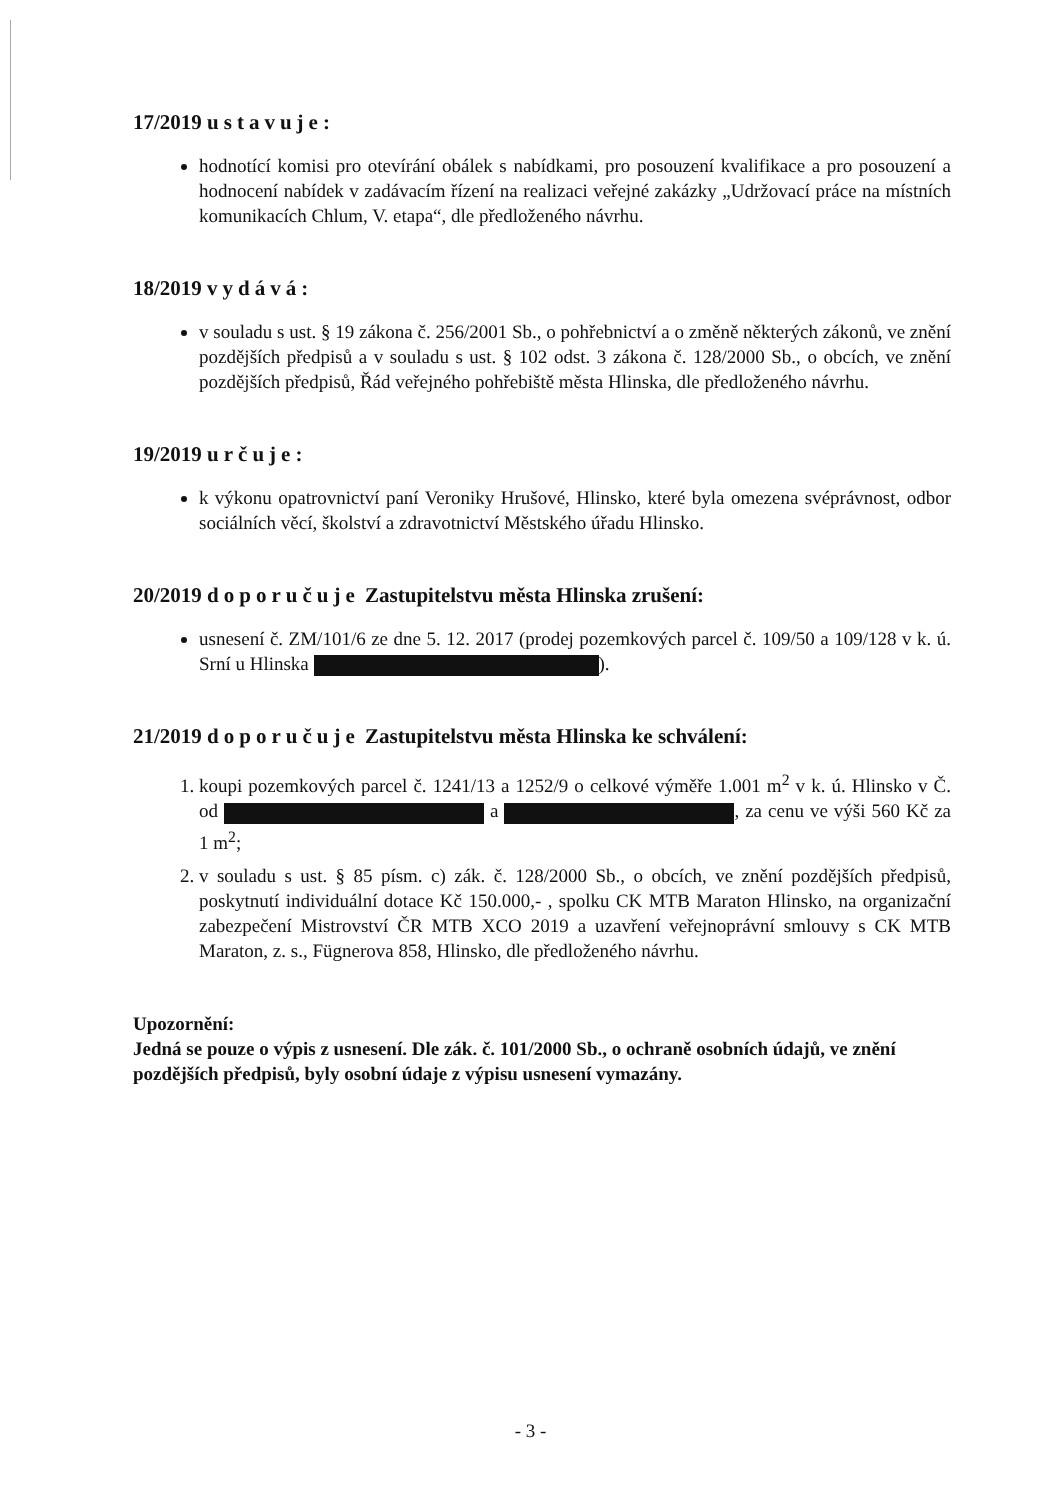17/2019 ustavuje:
hodnotící komisi pro otevírání obálek s nabídkami, pro posouzení kvalifikace a pro posouzení a hodnocení nabídek v zadávacím řízení na realizaci veřejné zakázky „Udržovací práce na místních komunikacích Chlum, V. etapa“, dle předloženého návrhu.
18/2019 vydává:
v souladu s ust. § 19 zákona č. 256/2001 Sb., o pohřebnictví a o změně některých zákonů, ve znění pozdějších předpisů a v souladu s ust. § 102 odst. 3 zákona č. 128/2000 Sb., o obcích, ve znění pozdějších předpisů, Řád veřejného pohřebiště města Hlinska, dle předloženého návrhu.
19/2019 určuje:
k výkonu opatrovnictví paní Veroniky Hrušové, Hlinsko, které byla omezena svéprávnost, odbor sociálních věcí, školství a zdravotnictví Městského úřadu Hlinsko.
20/2019 doporučuje Zastupitelstvu města Hlinska zrušení:
usnesení č. ZM/101/6 ze dne 5. 12. 2017 (prodej pozemkových parcel č. 109/50 a 109/128 v k. ú. Srní u Hlinska ).
21/2019 doporučuje Zastupitelstvu města Hlinska ke schválení:
1. koupi pozemkových parcel č. 1241/13 a 1252/9 o celkové výměře 1.001 m<sup>2</sup> v k. ú. Hlinsko v Č. od a , za cenu ve výši 560 Kč za 1 m<sup>2</sup>;
2. v souladu s ust. § 85 písm. c) zák. č. 128/2000 Sb., o obcích, ve znění pozdějších předpisů, poskytnutí individuální dotace Kč 150.000,- , spolku CK MTB Maraton Hlinsko, na organizační zabezpečení Mistrovství ČR MTB XCO 2019 a uzavření veřejnoprávní smlouvy s CK MTB Maraton, z. s., Fügnerova 858, Hlinsko, dle předloženého návrhu.
Upozornění:
Jedná se pouze o výpis z usnesení. Dle zák. č. 101/2000 Sb., o ochraně osobních údajů, ve znění pozdějších předpisů, byly osobní údaje z výpisu usnesení vymazány.
- 3 -